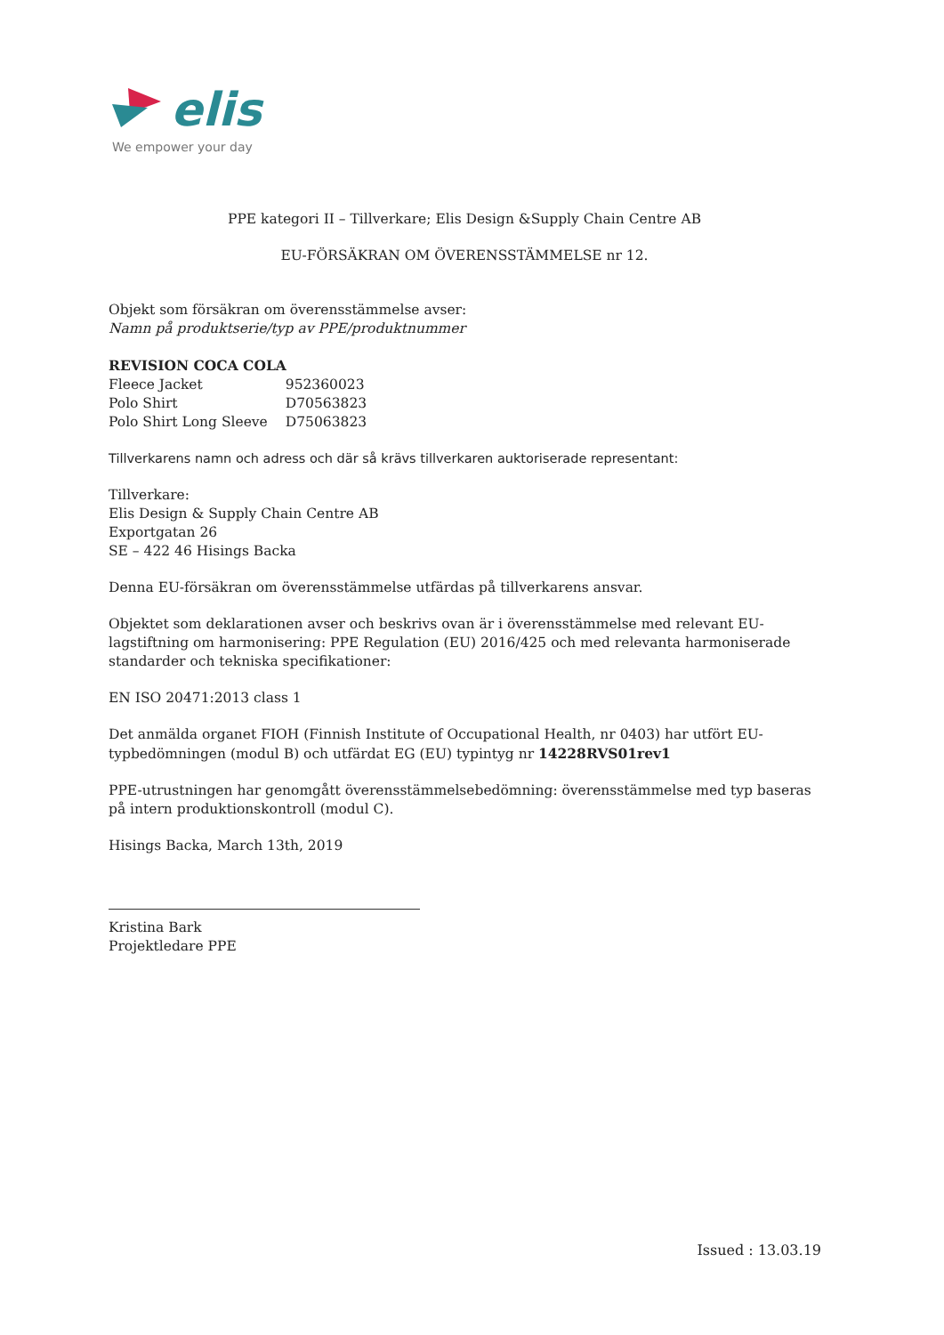elis
We empower your day
PPE kategori II – Tillverkare; Elis Design &Supply Chain Centre AB
EU-FÖRSÄKRAN OM ÖVERENSSTÄMMELSE nr 12.
Objekt som försäkran om överensstämmelse avser:
Namn på produktserie/typ av PPE/produktnummer
REVISION COCA COLA
| Fleece Jacket | 952360023 |
| Polo Shirt | D70563823 |
| Polo Shirt Long Sleeve | D75063823 |
Tillverkarens namn och adress och där så krävs tillverkaren auktoriserade representant:
Tillverkare:
Elis Design & Supply Chain Centre AB
Exportgatan 26
SE – 422 46 Hisings Backa
Denna EU-försäkran om överensstämmelse utfärdas på tillverkarens ansvar.
Objektet som deklarationen avser och beskrivs ovan är i överensstämmelse med relevant EU-lagstiftning om harmonisering: PPE Regulation (EU) 2016/425 och med relevanta harmoniserade standarder och tekniska specifikationer:
EN ISO 20471:2013 class 1
Det anmälda organet FIOH (Finnish Institute of Occupational Health, nr 0403) har utfört EU-typbedömningen (modul B) och utfärdat EG (EU) typintyg nr 14228RVS01rev1
PPE-utrustningen har genomgått överensstämmelsebedömning: överensstämmelse med typ baseras på intern produktionskontroll (modul C).
Hisings Backa, March 13th, 2019
Kristina Bark
Projektledare PPE
Issued : 13.03.19